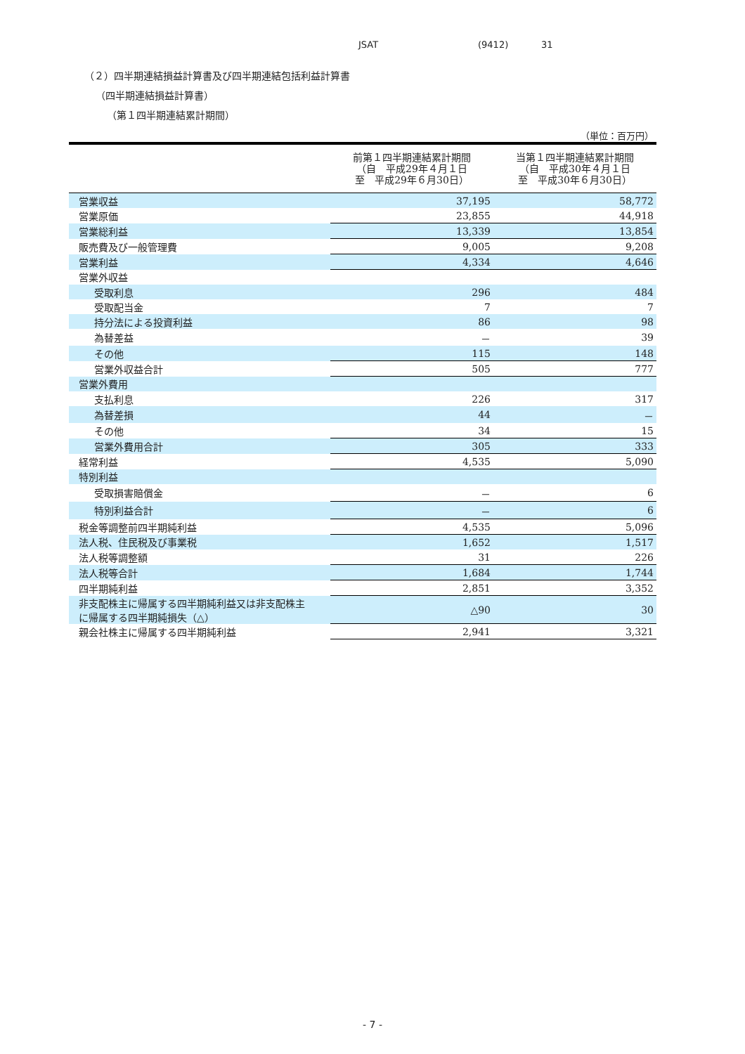JSAT (9412) 31
（２）四半期連結損益計算書及び四半期連結包括利益計算書
（四半期連結損益計算書）
（第１四半期連結累計期間）
（単位：百万円）
| | 前第１四半期連結累計期間 （自 平成29年４月１日 至 平成29年６月30日） | 当第１四半期連結累計期間 （自 平成30年４月１日 至 平成30年６月30日） |
| --- | --- | --- |
| 営業収益 | 37,195 | 58,772 |
| 営業原価 | 23,855 | 44,918 |
| 営業総利益 | 13,339 | 13,854 |
| 販売費及び一般管理費 | 9,005 | 9,208 |
| 営業利益 | 4,334 | 4,646 |
| 営業外収益 | | |
| 受取利息 | 296 | 484 |
| 受取配当金 | 7 | 7 |
| 持分法による投資利益 | 86 | 98 |
| 為替差益 | － | 39 |
| その他 | 115 | 148 |
| 営業外収益合計 | 505 | 777 |
| 営業外費用 | | |
| 支払利息 | 226 | 317 |
| 為替差損 | 44 | － |
| その他 | 34 | 15 |
| 営業外費用合計 | 305 | 333 |
| 経常利益 | 4,535 | 5,090 |
| 特別利益 | | |
| 受取損害賠償金 | － | 6 |
| 特別利益合計 | － | 6 |
| 税金等調整前四半期純利益 | 4,535 | 5,096 |
| 法人税、住民税及び事業税 | 1,652 | 1,517 |
| 法人税等調整額 | 31 | 226 |
| 法人税等合計 | 1,684 | 1,744 |
| 四半期純利益 | 2,851 | 3,352 |
| 非支配株主に帰属する四半期純利益又は非支配株主 に帰属する四半期純損失（△） | △90 | 30 |
| 親会社株主に帰属する四半期純利益 | 2,941 | 3,321 |
- 7 -